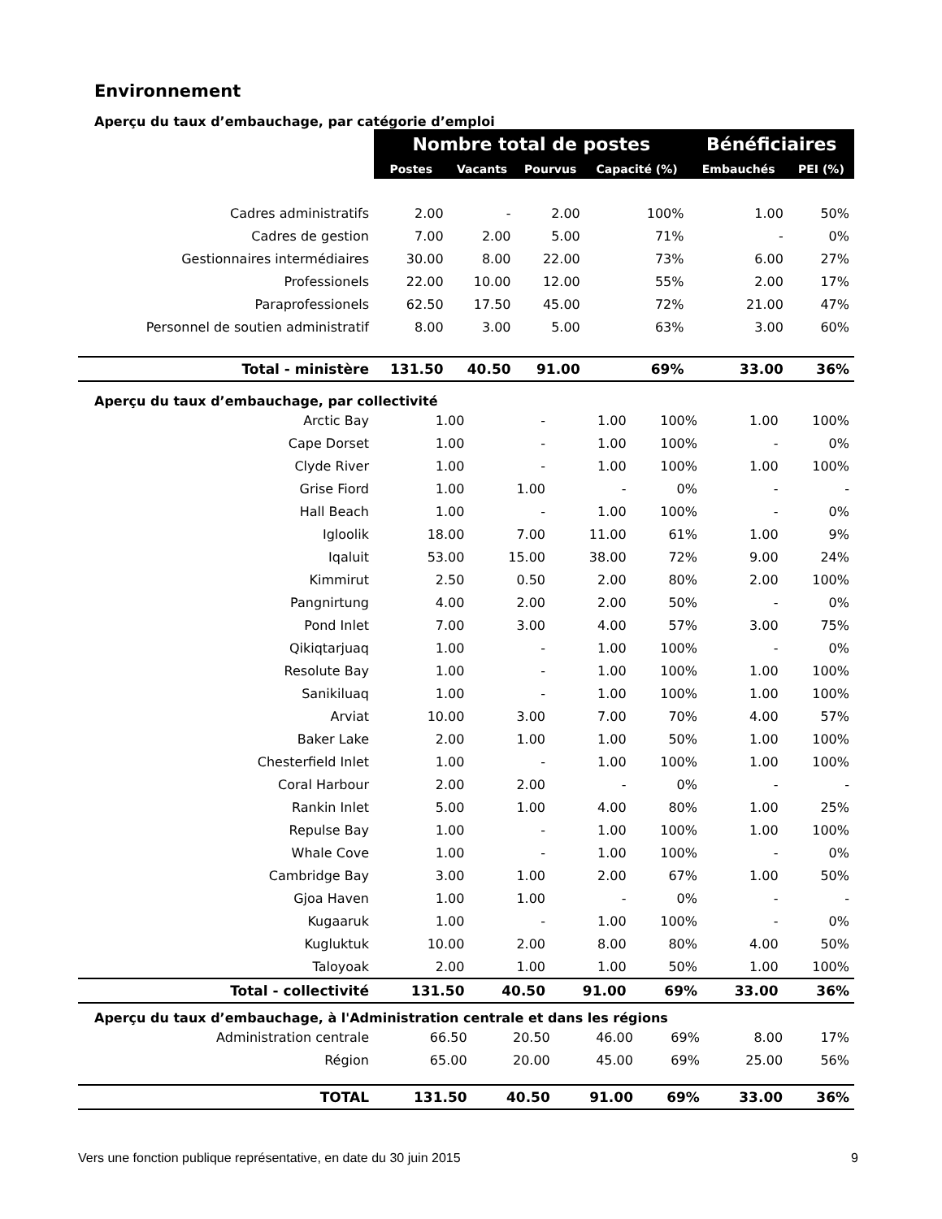Environnement
Aperçu du taux d’embauchage, par catégorie d’emploi
| | Nombre total de postes | | | | Bénéficiaires | |
| --- | --- | --- | --- | --- | --- | --- |
| | Postes | Vacants | Pourvus | Capacité (%) | Embauchés | PEI (%) |
| Cadres administratifs | 2.00 | - | 2.00 | 100% | 1.00 | 50% |
| Cadres de gestion | 7.00 | 2.00 | 5.00 | 71% | - | 0% |
| Gestionnaires intermédiaires | 30.00 | 8.00 | 22.00 | 73% | 6.00 | 27% |
| Professionels | 22.00 | 10.00 | 12.00 | 55% | 2.00 | 17% |
| Paraprofessionels | 62.50 | 17.50 | 45.00 | 72% | 21.00 | 47% |
| Personnel de soutien administratif | 8.00 | 3.00 | 5.00 | 63% | 3.00 | 60% |
| Total - ministère | 131.50 | 40.50 | 91.00 | 69% | 33.00 | 36% |
Aperçu du taux d’embauchage, par collectivité
| Arctic Bay | 1.00 | - | 1.00 | 100% | 1.00 | 100% |
| Cape Dorset | 1.00 | - | 1.00 | 100% | - | 0% |
| Clyde River | 1.00 | - | 1.00 | 100% | 1.00 | 100% |
| Grise Fiord | 1.00 | 1.00 | - | 0% | - | - |
| Hall Beach | 1.00 | - | 1.00 | 100% | - | 0% |
| Igloolik | 18.00 | 7.00 | 11.00 | 61% | 1.00 | 9% |
| Iqaluit | 53.00 | 15.00 | 38.00 | 72% | 9.00 | 24% |
| Kimmirut | 2.50 | 0.50 | 2.00 | 80% | 2.00 | 100% |
| Pangnirtung | 4.00 | 2.00 | 2.00 | 50% | - | 0% |
| Pond Inlet | 7.00 | 3.00 | 4.00 | 57% | 3.00 | 75% |
| Qikiqtarjuaq | 1.00 | - | 1.00 | 100% | - | 0% |
| Resolute Bay | 1.00 | - | 1.00 | 100% | 1.00 | 100% |
| Sanikiluaq | 1.00 | - | 1.00 | 100% | 1.00 | 100% |
| Arviat | 10.00 | 3.00 | 7.00 | 70% | 4.00 | 57% |
| Baker Lake | 2.00 | 1.00 | 1.00 | 50% | 1.00 | 100% |
| Chesterfield Inlet | 1.00 | - | 1.00 | 100% | 1.00 | 100% |
| Coral Harbour | 2.00 | 2.00 | - | 0% | - | - |
| Rankin Inlet | 5.00 | 1.00 | 4.00 | 80% | 1.00 | 25% |
| Repulse Bay | 1.00 | - | 1.00 | 100% | 1.00 | 100% |
| Whale Cove | 1.00 | - | 1.00 | 100% | - | 0% |
| Cambridge Bay | 3.00 | 1.00 | 2.00 | 67% | 1.00 | 50% |
| Gjoa Haven | 1.00 | 1.00 | - | 0% | - | - |
| Kugaaruk | 1.00 | - | 1.00 | 100% | - | 0% |
| Kugluktuk | 10.00 | 2.00 | 8.00 | 80% | 4.00 | 50% |
| Taloyoak | 2.00 | 1.00 | 1.00 | 50% | 1.00 | 100% |
| Total - collectivité | 131.50 | 40.50 | 91.00 | 69% | 33.00 | 36% |
Aperçu du taux d’embauchage, à l'Administration centrale et dans les régions
| Administration centrale | 66.50 | 20.50 | 46.00 | 69% | 8.00 | 17% |
| Région | 65.00 | 20.00 | 45.00 | 69% | 25.00 | 56% |
| TOTAL | 131.50 | 40.50 | 91.00 | 69% | 33.00 | 36% |
Vers une fonction publique représentative, en date du 30 juin 2015 9